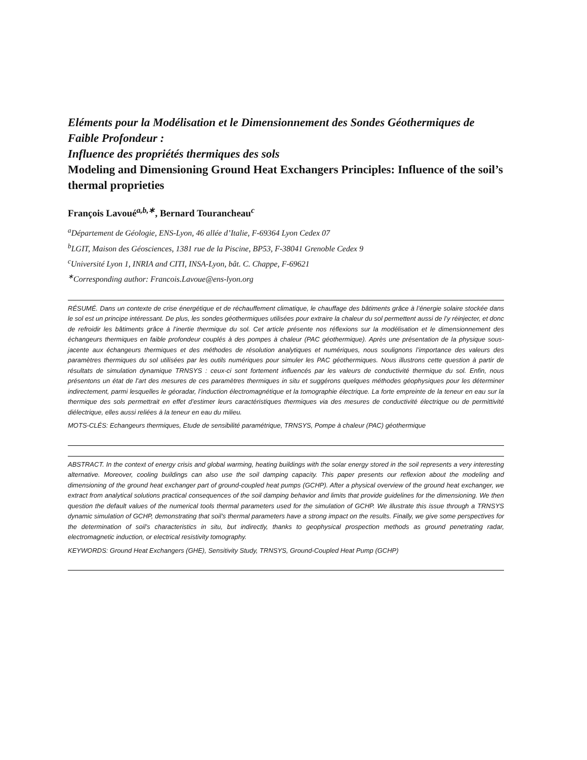Eléments pour la Modélisation et le Dimensionnement des Sondes Géothermiques de Faible Profondeur :
Influence des propriétés thermiques des sols
Modeling and Dimensioning Ground Heat Exchangers Principles: Influence of the soil’s thermal proprieties
François Lavoué<sup>a,b,∗</sup>, Bernard Tourancheau<sup>c</sup>
<sup>a</sup> Département de Géologie, ENS-Lyon, 46 allée d’Italie, F-69364 Lyon Cedex 07
<sup>b</sup> LGIT, Maison des Géosciences, 1381 rue de la Piscine, BP53, F-38041 Grenoble Cedex 9
<sup>c</sup> Université Lyon 1, INRIA and CITI, INSA-Lyon, bât. C. Chappe, F-69621
<sup>∗</sup>Corresponding author: Francois.Lavoue@ens-lyon.org
RÉSUMÉ. Dans un contexte de crise énergétique et de réchauffement climatique, le chauffage des bâtiments grâce à l’énergie solaire stockée dans le sol est un principe intéressant. De plus, les sondes géothermiques utilisées pour extraire la chaleur du sol permettent aussi de l’y réinjecter, et donc de refroidir les bâtiments grâce à l’inertie thermique du sol. Cet article présente nos réflexions sur la modélisation et le dimensionnement des échangeurs thermiques en faible profondeur couplés à des pompes à chaleur (PAC géothermique). Après une présentation de la physique sous-jacente aux échangeurs thermiques et des méthodes de résolution analytiques et numériques, nous soulignons l’importance des valeurs des paramètres thermiques du sol utilisées par les outils numériques pour simuler les PAC géothermiques. Nous illustrons cette question à partir de résultats de simulation dynamique TRNSYS : ceux-ci sont fortement influencés par les valeurs de conductivité thermique du sol. Enfin, nous présentons un état de l’art des mesures de ces paramètres thermiques in situ et suggérons quelques méthodes géophysiques pour les déterminer indirectement, parmi lesquelles le géoradar, l’induction électromagnétique et la tomographie électrique. La forte empreinte de la teneur en eau sur la thermique des sols permettrait en effet d’estimer leurs caractéristiques thermiques via des mesures de conductivité électrique ou de permittivité diélectrique, elles aussi reliées à la teneur en eau du milieu.
MOTS-CLÉS: Echangeurs thermiques, Etude de sensibilité paramétrique, TRNSYS, Pompe à chaleur (PAC) géothermique
ABSTRACT. In the context of energy crisis and global warming, heating buildings with the solar energy stored in the soil represents a very interesting alternative. Moreover, cooling buildings can also use the soil damping capacity. This paper presents our reflexion about the modeling and dimensioning of the ground heat exchanger part of ground-coupled heat pumps (GCHP). After a physical overview of the ground heat exchanger, we extract from analytical solutions practical consequences of the soil damping behavior and limits that provide guidelines for the dimensioning. We then question the default values of the numerical tools thermal parameters used for the simulation of GCHP. We illustrate this issue through a TRNSYS dynamic simulation of GCHP, demonstrating that soil’s thermal parameters have a strong impact on the results. Finally, we give some perspectives for the determination of soil’s characteristics in situ, but indirectly, thanks to geophysical prospection methods as ground penetrating radar, electromagnetic induction, or electrical resistivity tomography.
KEYWORDS: Ground Heat Exchangers (GHE), Sensitivity Study, TRNSYS, Ground-Coupled Heat Pump (GCHP)